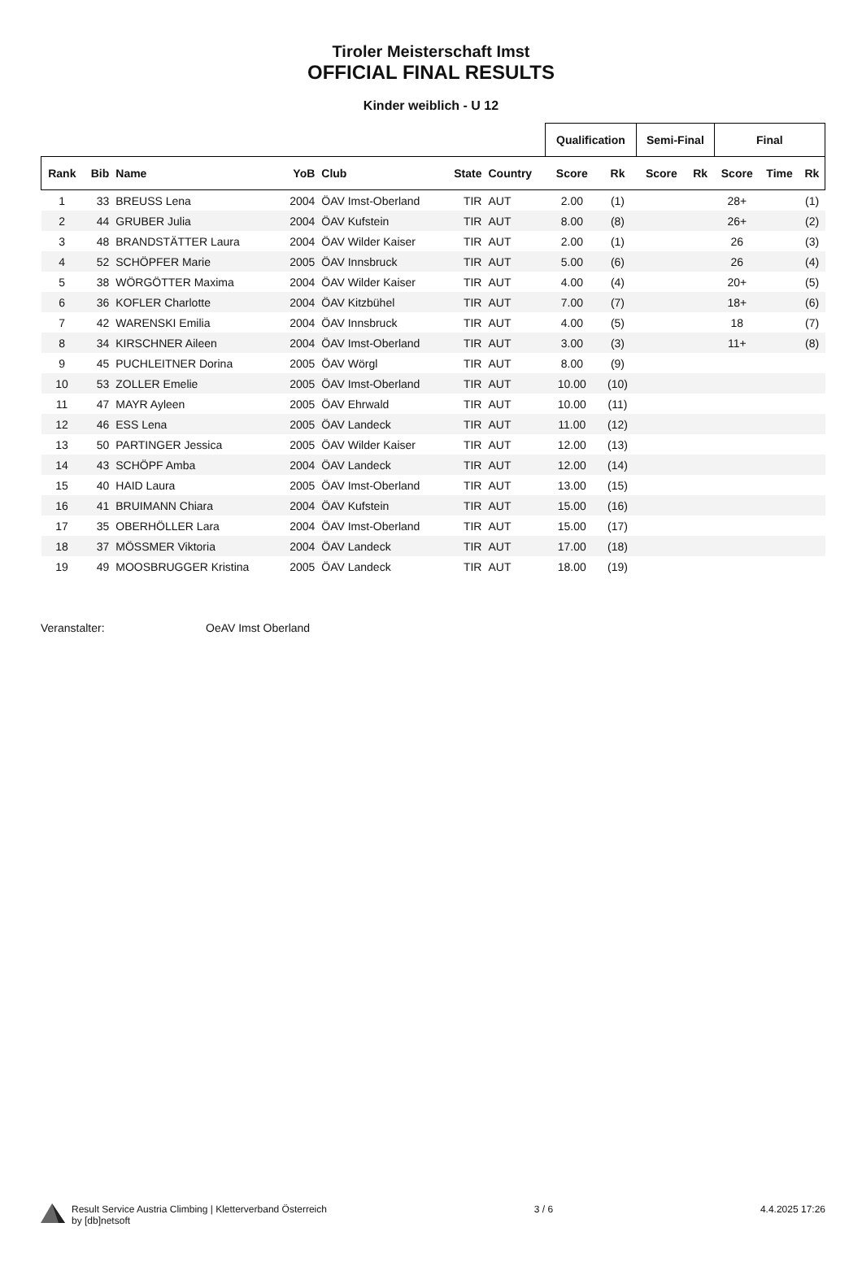Tiroler Meisterschaft Imst
OFFICIAL FINAL RESULTS
Kinder weiblich - U 12
| | | | | | | | Qualification | | Semi-Final | | Final | | |
| --- | --- | --- | --- | --- | --- | --- | --- | --- | --- | --- | --- | --- | --- |
| Rank | Bib | Name | YoB | Club | State | Country | Score | Rk | Score | Rk | Score | Time | Rk |
| 1 | 33 | BREUSS Lena | 2004 | ÖAV Imst-Oberland | TIR | AUT | 2.00 | (1) | | | 28+ | | (1) |
| 2 | 44 | GRUBER Julia | 2004 | ÖAV Kufstein | TIR | AUT | 8.00 | (8) | | | 26+ | | (2) |
| 3 | 48 | BRANDSTÄTTER Laura | 2004 | ÖAV Wilder Kaiser | TIR | AUT | 2.00 | (1) | | | 26 | | (3) |
| 4 | 52 | SCHÖPFER Marie | 2005 | ÖAV Innsbruck | TIR | AUT | 5.00 | (6) | | | 26 | | (4) |
| 5 | 38 | WÖRGÖTTER Maxima | 2004 | ÖAV Wilder Kaiser | TIR | AUT | 4.00 | (4) | | | 20+ | | (5) |
| 6 | 36 | KOFLER Charlotte | 2004 | ÖAV Kitzbühel | TIR | AUT | 7.00 | (7) | | | 18+ | | (6) |
| 7 | 42 | WARENSKI Emilia | 2004 | ÖAV Innsbruck | TIR | AUT | 4.00 | (5) | | | 18 | | (7) |
| 8 | 34 | KIRSCHNER Aileen | 2004 | ÖAV Imst-Oberland | TIR | AUT | 3.00 | (3) | | | 11+ | | (8) |
| 9 | 45 | PUCHLEITNER Dorina | 2005 | ÖAV Wörgl | TIR | AUT | 8.00 | (9) | | | | | |
| 10 | 53 | ZOLLER Emelie | 2005 | ÖAV Imst-Oberland | TIR | AUT | 10.00 | (10) | | | | | |
| 11 | 47 | MAYR Ayleen | 2005 | ÖAV Ehrwald | TIR | AUT | 10.00 | (11) | | | | | |
| 12 | 46 | ESS Lena | 2005 | ÖAV Landeck | TIR | AUT | 11.00 | (12) | | | | | |
| 13 | 50 | PARTINGER Jessica | 2005 | ÖAV Wilder Kaiser | TIR | AUT | 12.00 | (13) | | | | | |
| 14 | 43 | SCHÖPF Amba | 2004 | ÖAV Landeck | TIR | AUT | 12.00 | (14) | | | | | |
| 15 | 40 | HAID Laura | 2005 | ÖAV Imst-Oberland | TIR | AUT | 13.00 | (15) | | | | | |
| 16 | 41 | BRUIMANN Chiara | 2004 | ÖAV Kufstein | TIR | AUT | 15.00 | (16) | | | | | |
| 17 | 35 | OBERHÖLLER Lara | 2004 | ÖAV Imst-Oberland | TIR | AUT | 15.00 | (17) | | | | | |
| 18 | 37 | MÖSSMER Viktoria | 2004 | ÖAV Landeck | TIR | AUT | 17.00 | (18) | | | | | |
| 19 | 49 | MOOSBRUGGER Kristina | 2005 | ÖAV Landeck | TIR | AUT | 18.00 | (19) | | | | | |
Veranstalter: OeAV Imst Oberland
Result Service Austria Climbing | Kletterverband Österreich
by [db]netsoft
3 / 6 4.4.2025 17:26